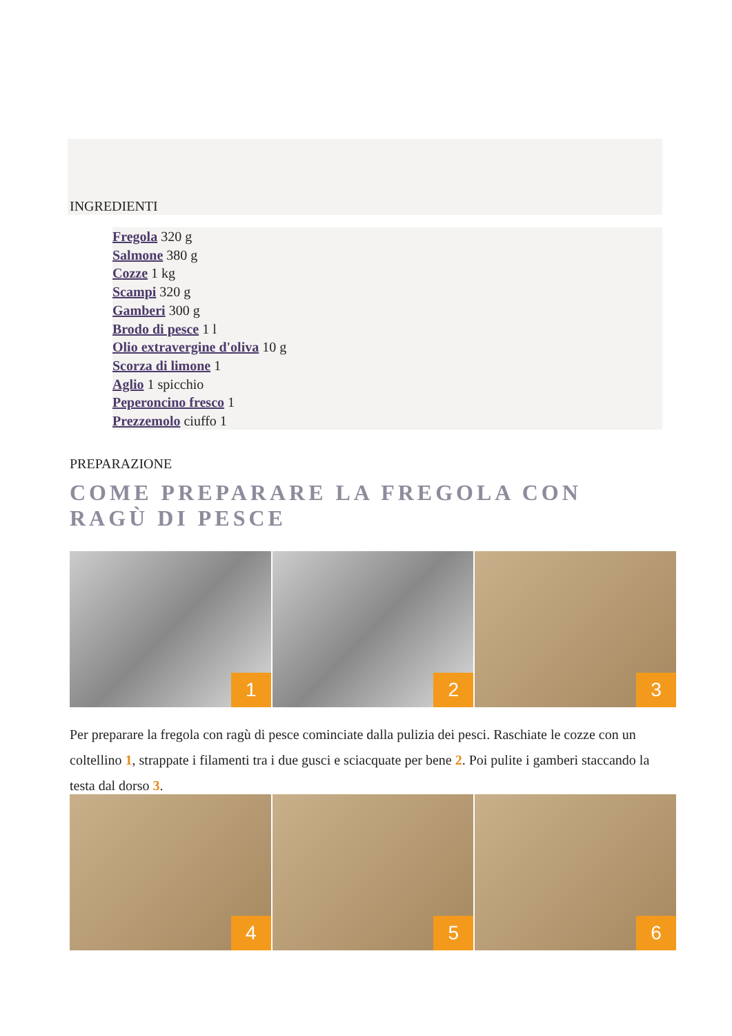INGREDIENTI
Fregola 320 g
Salmone 380 g
Cozze 1 kg
Scampi 320 g
Gamberi 300 g
Brodo di pesce 1 l
Olio extravergine d'oliva 10 g
Scorza di limone 1
Aglio 1 spicchio
Peperoncino fresco 1
Prezzemolo ciuffo 1
PREPARAZIONE
COME PREPARARE LA FREGOLA CON RAGÙ DI PESCE
1
2
3
Per preparare la fregola con ragù di pesce cominciate dalla pulizia dei pesci. Raschiate le cozze con un coltellino 1, strappate i filamenti tra i due gusci e sciacquate per bene 2. Poi pulite i gamberi staccando la testa dal dorso 3.
4
5
6